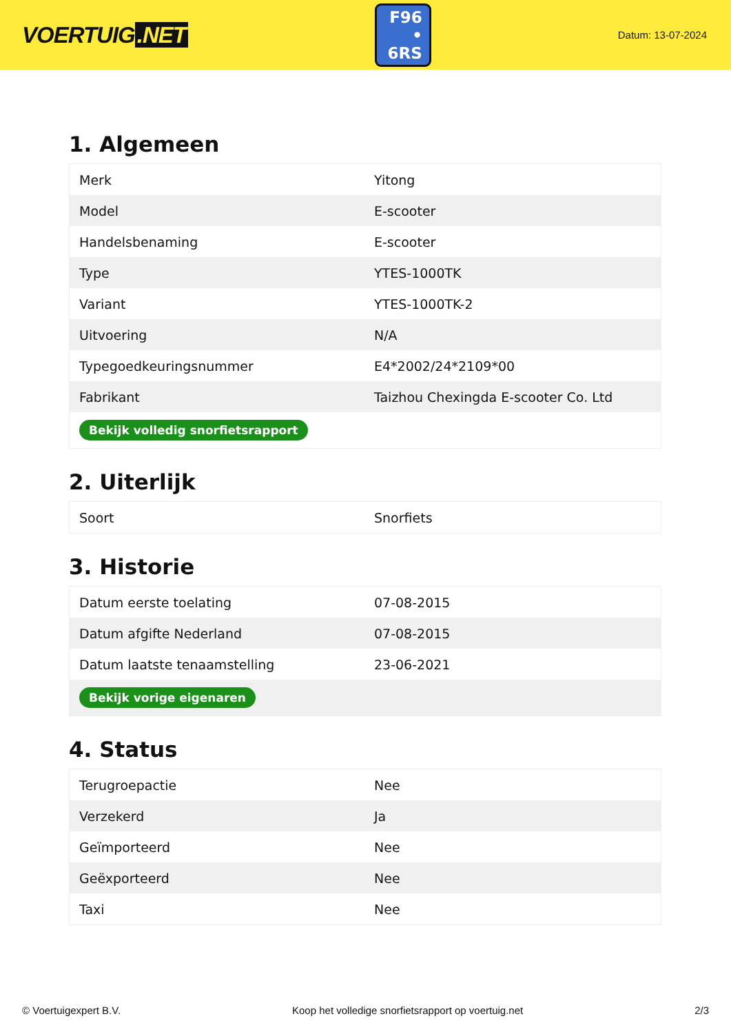VOERTUIG.NET
F96
• 6RS
Datum: 13-07-2024
1. Algemeen
| Merk | Yitong |
| Model | E-scooter |
| Handelsbenaming | E-scooter |
| Type | YTES-1000TK |
| Variant | YTES-1000TK-2 |
| Uitvoering | N/A |
| Typegoedkeuringsnummer | E4*2002/24*2109*00 |
| Fabrikant | Taizhou Chexingda E-scooter Co. Ltd |
| Bekijk volledig snorfietsrapport | |
2. Uiterlijk
| Soort | Snorfiets |
3. Historie
| Datum eerste toelating | 07-08-2015 |
| Datum afgifte Nederland | 07-08-2015 |
| Datum laatste tenaamstelling | 23-06-2021 |
| Bekijk vorige eigenaren | |
4. Status
| Terugroepactie | Nee |
| Verzekerd | Ja |
| Geïmporteerd | Nee |
| Geëxporteerd | Nee |
| Taxi | Nee |
© Voertuigexpert B.V. Koop het volledige snorfietsrapport op voertuig.net 2/3